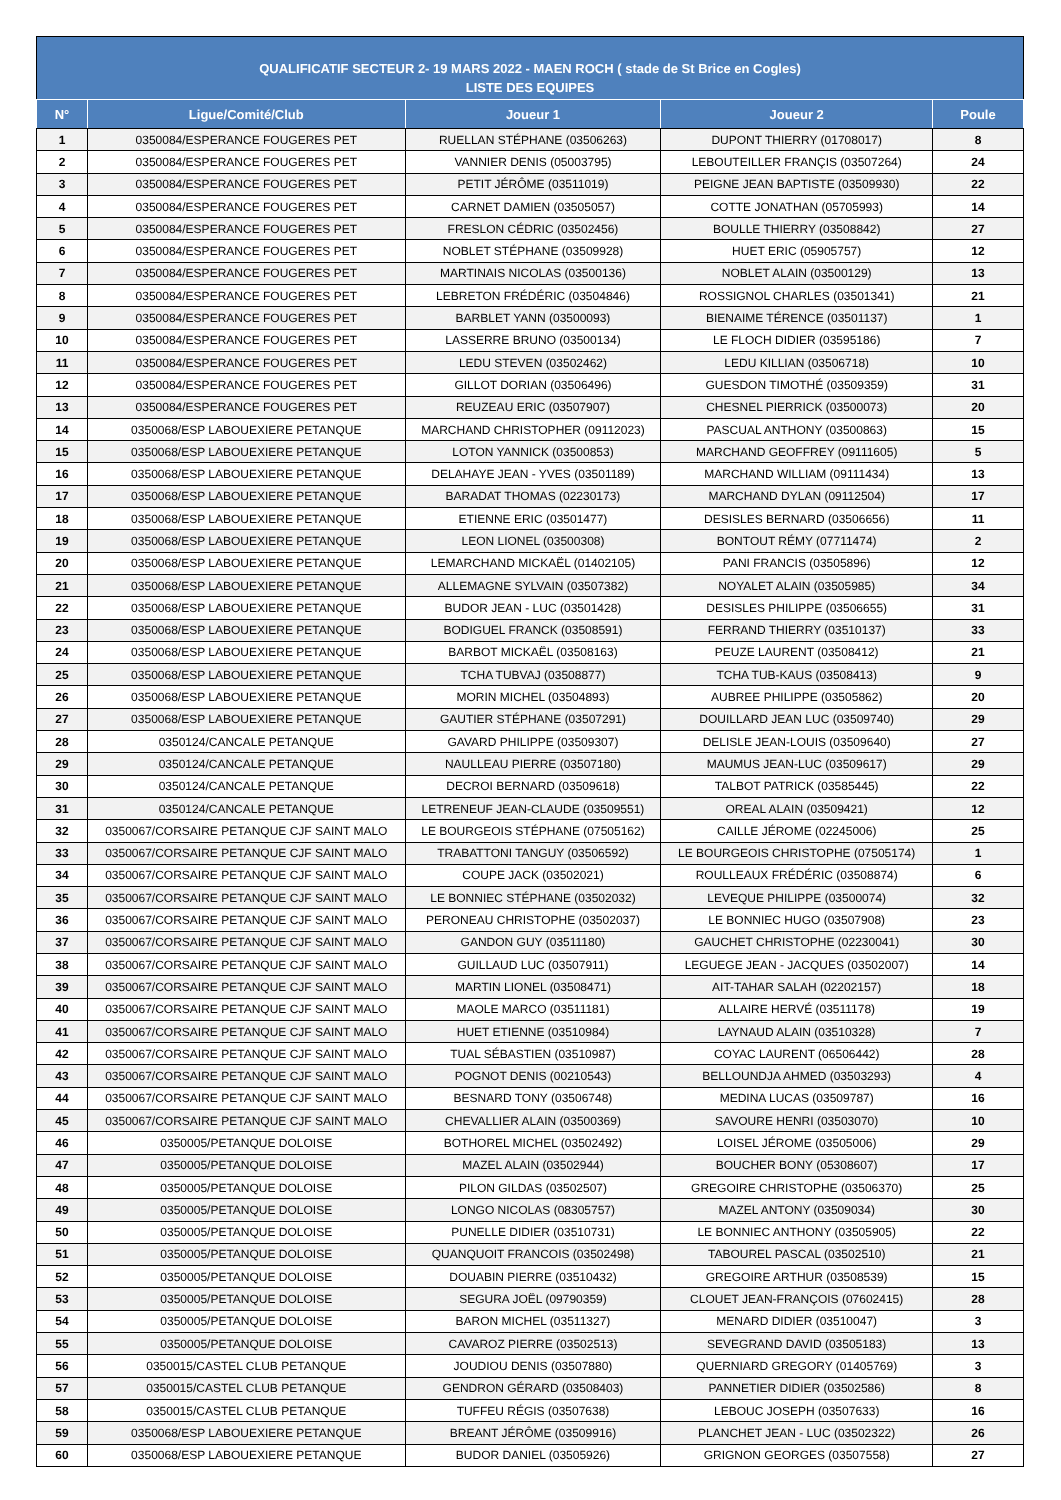QUALIFICATIF SECTEUR 2- 19 MARS 2022 - MAEN ROCH ( stade de St Brice en Cogles)
LISTE DES EQUIPES
| N° | Ligue/Comité/Club | Joueur 1 | Joueur 2 | Poule |
| --- | --- | --- | --- | --- |
| 1 | 0350084/ESPERANCE FOUGERES PET | RUELLAN STÉPHANE (03506263) | DUPONT THIERRY (01708017) | 8 |
| 2 | 0350084/ESPERANCE FOUGERES PET | VANNIER DENIS (05003795) | LEBOUTEILLER FRANÇIS (03507264) | 24 |
| 3 | 0350084/ESPERANCE FOUGERES PET | PETIT JÉRÔME (03511019) | PEIGNE JEAN BAPTISTE (03509930) | 22 |
| 4 | 0350084/ESPERANCE FOUGERES PET | CARNET DAMIEN (03505057) | COTTE JONATHAN (05705993) | 14 |
| 5 | 0350084/ESPERANCE FOUGERES PET | FRESLON CÉDRIC (03502456) | BOULLE THIERRY (03508842) | 27 |
| 6 | 0350084/ESPERANCE FOUGERES PET | NOBLET STÉPHANE (03509928) | HUET ERIC (05905757) | 12 |
| 7 | 0350084/ESPERANCE FOUGERES PET | MARTINAIS NICOLAS (03500136) | NOBLET ALAIN (03500129) | 13 |
| 8 | 0350084/ESPERANCE FOUGERES PET | LEBRETON FRÉDÉRIC (03504846) | ROSSIGNOL CHARLES (03501341) | 21 |
| 9 | 0350084/ESPERANCE FOUGERES PET | BARBLET YANN (03500093) | BIENAIME TÉRENCE (03501137) | 1 |
| 10 | 0350084/ESPERANCE FOUGERES PET | LASSERRE BRUNO (03500134) | LE FLOCH DIDIER (03595186) | 7 |
| 11 | 0350084/ESPERANCE FOUGERES PET | LEDU STEVEN (03502462) | LEDU KILLIAN (03506718) | 10 |
| 12 | 0350084/ESPERANCE FOUGERES PET | GILLOT DORIAN (03506496) | GUESDON TIMOTHÉ (03509359) | 31 |
| 13 | 0350084/ESPERANCE FOUGERES PET | REUZEAU ERIC (03507907) | CHESNEL PIERRICK (03500073) | 20 |
| 14 | 0350068/ESP LABOUEXIERE PETANQUE | MARCHAND CHRISTOPHER (09112023) | PASCUAL ANTHONY (03500863) | 15 |
| 15 | 0350068/ESP LABOUEXIERE PETANQUE | LOTON YANNICK (03500853) | MARCHAND GEOFFREY (09111605) | 5 |
| 16 | 0350068/ESP LABOUEXIERE PETANQUE | DELAHAYE JEAN - YVES (03501189) | MARCHAND WILLIAM (09111434) | 13 |
| 17 | 0350068/ESP LABOUEXIERE PETANQUE | BARADAT THOMAS (02230173) | MARCHAND DYLAN (09112504) | 17 |
| 18 | 0350068/ESP LABOUEXIERE PETANQUE | ETIENNE ERIC (03501477) | DESISLES BERNARD (03506656) | 11 |
| 19 | 0350068/ESP LABOUEXIERE PETANQUE | LEON LIONEL (03500308) | BONTOUT RÉMY (07711474) | 2 |
| 20 | 0350068/ESP LABOUEXIERE PETANQUE | LEMARCHAND MICKAËL (01402105) | PANI FRANCIS (03505896) | 12 |
| 21 | 0350068/ESP LABOUEXIERE PETANQUE | ALLEMAGNE SYLVAIN (03507382) | NOYALET ALAIN (03505985) | 34 |
| 22 | 0350068/ESP LABOUEXIERE PETANQUE | BUDOR JEAN - LUC (03501428) | DESISLES PHILIPPE (03506655) | 31 |
| 23 | 0350068/ESP LABOUEXIERE PETANQUE | BODIGUEL FRANCK (03508591) | FERRAND THIERRY (03510137) | 33 |
| 24 | 0350068/ESP LABOUEXIERE PETANQUE | BARBOT MICKAËL (03508163) | PEUZE LAURENT (03508412) | 21 |
| 25 | 0350068/ESP LABOUEXIERE PETANQUE | TCHA TUBVAJ (03508877) | TCHA TUB-KAUS (03508413) | 9 |
| 26 | 0350068/ESP LABOUEXIERE PETANQUE | MORIN MICHEL (03504893) | AUBREE PHILIPPE (03505862) | 20 |
| 27 | 0350068/ESP LABOUEXIERE PETANQUE | GAUTIER STÉPHANE (03507291) | DOUILLARD JEAN LUC (03509740) | 29 |
| 28 | 0350124/CANCALE PETANQUE | GAVARD PHILIPPE (03509307) | DELISLE JEAN-LOUIS (03509640) | 27 |
| 29 | 0350124/CANCALE PETANQUE | NAULLEAU PIERRE (03507180) | MAUMUS JEAN-LUC (03509617) | 29 |
| 30 | 0350124/CANCALE PETANQUE | DECROI BERNARD (03509618) | TALBOT PATRICK (03585445) | 22 |
| 31 | 0350124/CANCALE PETANQUE | LETRENEUF JEAN-CLAUDE (03509551) | OREAL ALAIN (03509421) | 12 |
| 32 | 0350067/CORSAIRE PETANQUE CJF SAINT MALO | LE BOURGEOIS STÉPHANE (07505162) | CAILLE JÉROME (02245006) | 25 |
| 33 | 0350067/CORSAIRE PETANQUE CJF SAINT MALO | TRABATTONI TANGUY (03506592) | LE BOURGEOIS CHRISTOPHE (07505174) | 1 |
| 34 | 0350067/CORSAIRE PETANQUE CJF SAINT MALO | COUPE JACK (03502021) | ROULLEAUX FRÉDÉRIC (03508874) | 6 |
| 35 | 0350067/CORSAIRE PETANQUE CJF SAINT MALO | LE BONNIEC STÉPHANE (03502032) | LEVEQUE PHILIPPE (03500074) | 32 |
| 36 | 0350067/CORSAIRE PETANQUE CJF SAINT MALO | PERONEAU CHRISTOPHE (03502037) | LE BONNIEC HUGO (03507908) | 23 |
| 37 | 0350067/CORSAIRE PETANQUE CJF SAINT MALO | GANDON GUY (03511180) | GAUCHET CHRISTOPHE (02230041) | 30 |
| 38 | 0350067/CORSAIRE PETANQUE CJF SAINT MALO | GUILLAUD LUC (03507911) | LEGUEGE JEAN - JACQUES (03502007) | 14 |
| 39 | 0350067/CORSAIRE PETANQUE CJF SAINT MALO | MARTIN LIONEL (03508471) | AIT-TAHAR SALAH (02202157) | 18 |
| 40 | 0350067/CORSAIRE PETANQUE CJF SAINT MALO | MAOLE MARCO (03511181) | ALLAIRE HERVÉ (03511178) | 19 |
| 41 | 0350067/CORSAIRE PETANQUE CJF SAINT MALO | HUET ETIENNE (03510984) | LAYNAUD ALAIN (03510328) | 7 |
| 42 | 0350067/CORSAIRE PETANQUE CJF SAINT MALO | TUAL SÉBASTIEN (03510987) | COYAC LAURENT (06506442) | 28 |
| 43 | 0350067/CORSAIRE PETANQUE CJF SAINT MALO | POGNOT DENIS (00210543) | BELLOUNDJA AHMED (03503293) | 4 |
| 44 | 0350067/CORSAIRE PETANQUE CJF SAINT MALO | BESNARD TONY (03506748) | MEDINA LUCAS (03509787) | 16 |
| 45 | 0350067/CORSAIRE PETANQUE CJF SAINT MALO | CHEVALLIER ALAIN (03500369) | SAVOURE HENRI (03503070) | 10 |
| 46 | 0350005/PETANQUE DOLOISE | BOTHOREL MICHEL (03502492) | LOISEL JÉROME (03505006) | 29 |
| 47 | 0350005/PETANQUE DOLOISE | MAZEL ALAIN (03502944) | BOUCHER BONY (05308607) | 17 |
| 48 | 0350005/PETANQUE DOLOISE | PILON GILDAS (03502507) | GREGOIRE CHRISTOPHE (03506370) | 25 |
| 49 | 0350005/PETANQUE DOLOISE | LONGO NICOLAS (08305757) | MAZEL ANTONY (03509034) | 30 |
| 50 | 0350005/PETANQUE DOLOISE | PUNELLE DIDIER (03510731) | LE BONNIEC ANTHONY (03505905) | 22 |
| 51 | 0350005/PETANQUE DOLOISE | QUANQUOIT FRANCOIS (03502498) | TABOUREL PASCAL (03502510) | 21 |
| 52 | 0350005/PETANQUE DOLOISE | DOUABIN PIERRE (03510432) | GREGOIRE ARTHUR (03508539) | 15 |
| 53 | 0350005/PETANQUE DOLOISE | SEGURA JOËL (09790359) | CLOUET JEAN-FRANÇOIS (07602415) | 28 |
| 54 | 0350005/PETANQUE DOLOISE | BARON MICHEL (03511327) | MENARD DIDIER (03510047) | 3 |
| 55 | 0350005/PETANQUE DOLOISE | CAVAROZ PIERRE (03502513) | SEVEGRAND DAVID (03505183) | 13 |
| 56 | 0350015/CASTEL CLUB PETANQUE | JOUDIOU DENIS (03507880) | QUERNIARD GREGORY (01405769) | 3 |
| 57 | 0350015/CASTEL CLUB PETANQUE | GENDRON GÉRARD (03508403) | PANNETIER DIDIER (03502586) | 8 |
| 58 | 0350015/CASTEL CLUB PETANQUE | TUFFEU RÉGIS (03507638) | LEBOUC JOSEPH (03507633) | 16 |
| 59 | 0350068/ESP LABOUEXIERE PETANQUE | BREANT JÉRÔME (03509916) | PLANCHET JEAN - LUC (03502322) | 26 |
| 60 | 0350068/ESP LABOUEXIERE PETANQUE | BUDOR DANIEL (03505926) | GRIGNON GEORGES (03507558) | 27 |